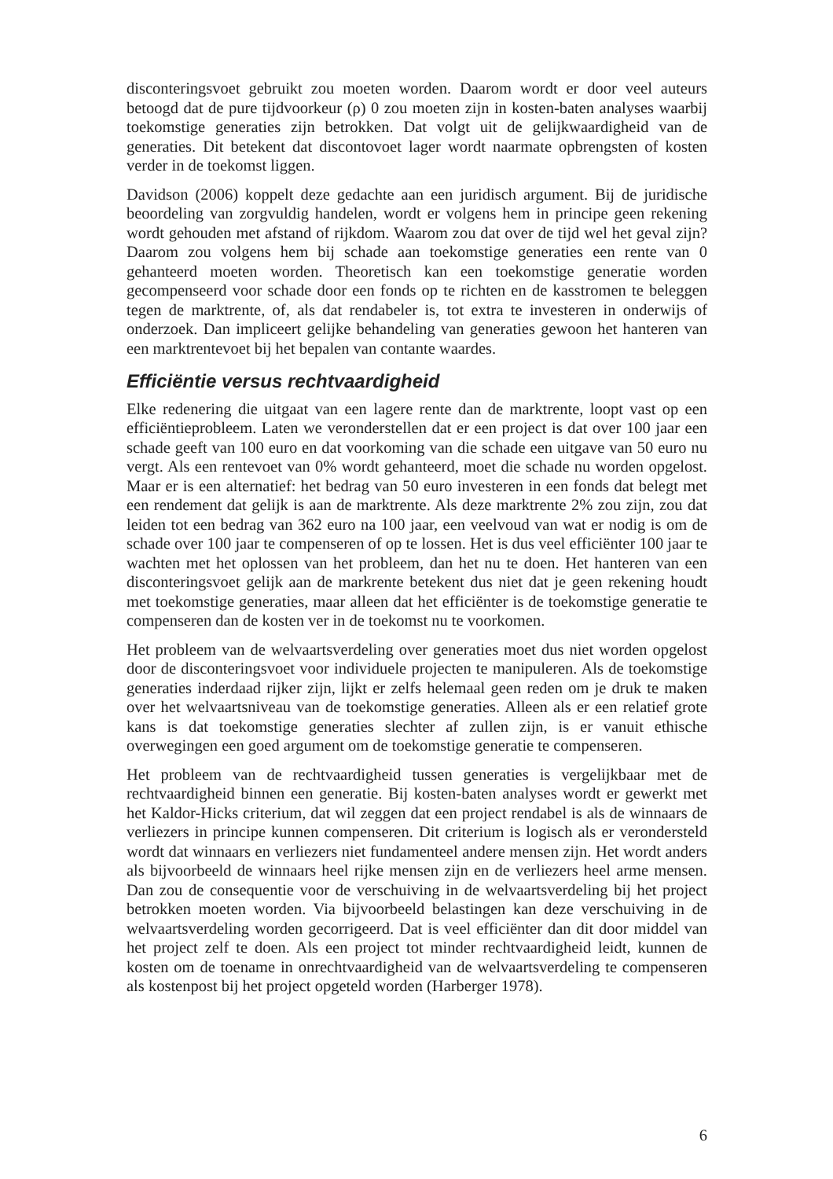disconteringsvoet gebruikt zou moeten worden. Daarom wordt er door veel auteurs betoogd dat de pure tijdvoorkeur (ρ) 0 zou moeten zijn in kosten-baten analyses waarbij toekomstige generaties zijn betrokken. Dat volgt uit de gelijkwaardigheid van de generaties. Dit betekent dat discontovoet lager wordt naarmate opbrengsten of kosten verder in de toekomst liggen.
Davidson (2006) koppelt deze gedachte aan een juridisch argument. Bij de juridische beoordeling van zorgvuldig handelen, wordt er volgens hem in principe geen rekening wordt gehouden met afstand of rijkdom. Waarom zou dat over de tijd wel het geval zijn? Daarom zou volgens hem bij schade aan toekomstige generaties een rente van 0 gehanteerd moeten worden. Theoretisch kan een toekomstige generatie worden gecompenseerd voor schade door een fonds op te richten en de kasstromen te beleggen tegen de marktrente, of, als dat rendabeler is, tot extra te investeren in onderwijs of onderzoek. Dan impliceert gelijke behandeling van generaties gewoon het hanteren van een marktrentevoet bij het bepalen van contante waardes.
Efficiëntie versus rechtvaardigheid
Elke redenering die uitgaat van een lagere rente dan de marktrente, loopt vast op een efficiëntieprobleem. Laten we veronderstellen dat er een project is dat over 100 jaar een schade geeft van 100 euro en dat voorkoming van die schade een uitgave van 50 euro nu vergt. Als een rentevoet van 0% wordt gehanteerd, moet die schade nu worden opgelost. Maar er is een alternatief: het bedrag van 50 euro investeren in een fonds dat belegt met een rendement dat gelijk is aan de marktrente. Als deze marktrente 2% zou zijn, zou dat leiden tot een bedrag van 362 euro na 100 jaar, een veelvoud van wat er nodig is om de schade over 100 jaar te compenseren of op te lossen. Het is dus veel efficiënter 100 jaar te wachten met het oplossen van het probleem, dan het nu te doen. Het hanteren van een disconteringsvoet gelijk aan de markrente betekent dus niet dat je geen rekening houdt met toekomstige generaties, maar alleen dat het efficiënter is de toekomstige generatie te compenseren dan de kosten ver in de toekomst nu te voorkomen.
Het probleem van de welvaartsverdeling over generaties moet dus niet worden opgelost door de disconteringsvoet voor individuele projecten te manipuleren. Als de toekomstige generaties inderdaad rijker zijn, lijkt er zelfs helemaal geen reden om je druk te maken over het welvaartsniveau van de toekomstige generaties. Alleen als er een relatief grote kans is dat toekomstige generaties slechter af zullen zijn, is er vanuit ethische overwegingen een goed argument om de toekomstige generatie te compenseren.
Het probleem van de rechtvaardigheid tussen generaties is vergelijkbaar met de rechtvaardigheid binnen een generatie. Bij kosten-baten analyses wordt er gewerkt met het Kaldor-Hicks criterium, dat wil zeggen dat een project rendabel is als de winnaars de verliezers in principe kunnen compenseren. Dit criterium is logisch als er verondersteld wordt dat winnaars en verliezers niet fundamenteel andere mensen zijn. Het wordt anders als bijvoorbeeld de winnaars heel rijke mensen zijn en de verliezers heel arme mensen. Dan zou de consequentie voor de verschuiving in de welvaartsverdeling bij het project betrokken moeten worden. Via bijvoorbeeld belastingen kan deze verschuiving in de welvaartsverdeling worden gecorrigeerd. Dat is veel efficiënter dan dit door middel van het project zelf te doen. Als een project tot minder rechtvaardigheid leidt, kunnen de kosten om de toename in onrechtvaardigheid van de welvaartsverdeling te compenseren als kostenpost bij het project opgeteld worden (Harberger 1978).
6